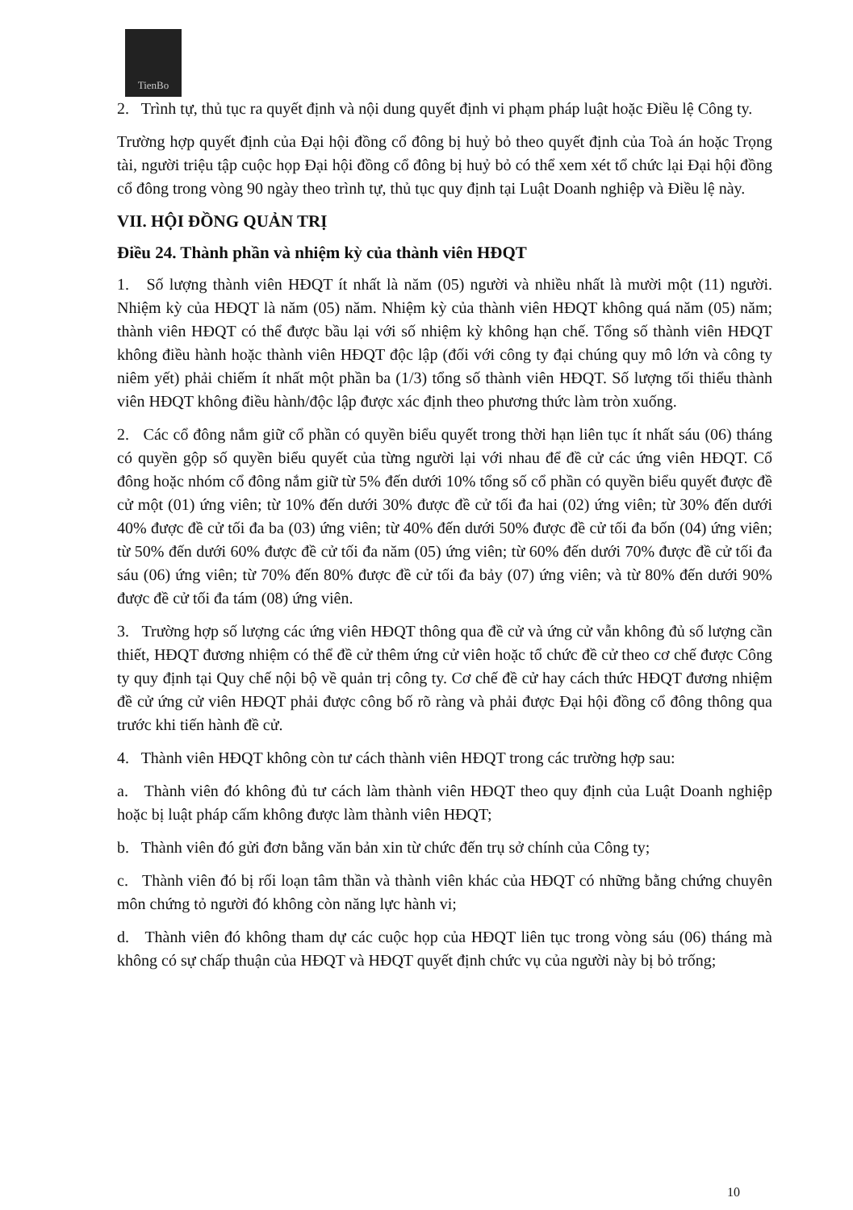TienBo
2. Trình tự, thủ tục ra quyết định và nội dung quyết định vi phạm pháp luật hoặc Điều lệ Công ty.
Trường hợp quyết định của Đại hội đồng cổ đông bị huỷ bỏ theo quyết định của Toà án hoặc Trọng tài, người triệu tập cuộc họp Đại hội đồng cổ đông bị huỷ bỏ có thể xem xét tổ chức lại Đại hội đồng cổ đông trong vòng 90 ngày theo trình tự, thủ tục quy định tại Luật Doanh nghiệp và Điều lệ này.
VII. HỘI ĐỒNG QUẢN TRỊ
Điều 24. Thành phần và nhiệm kỳ của thành viên HĐQT
1. Số lượng thành viên HĐQT ít nhất là năm (05) người và nhiều nhất là mười một (11) người. Nhiệm kỳ của HĐQT là năm (05) năm. Nhiệm kỳ của thành viên HĐQT không quá năm (05) năm; thành viên HĐQT có thể được bầu lại với số nhiệm kỳ không hạn chế. Tổng số thành viên HĐQT không điều hành hoặc thành viên HĐQT độc lập (đối với công ty đại chúng quy mô lớn và công ty niêm yết) phải chiếm ít nhất một phần ba (1/3) tổng số thành viên HĐQT. Số lượng tối thiểu thành viên HĐQT không điều hành/độc lập được xác định theo phương thức làm tròn xuống.
2. Các cổ đông nắm giữ cổ phần có quyền biểu quyết trong thời hạn liên tục ít nhất sáu (06) tháng có quyền gộp số quyền biểu quyết của từng người lại với nhau để đề cử các ứng viên HĐQT. Cổ đông hoặc nhóm cổ đông nắm giữ từ 5% đến dưới 10% tổng số cổ phần có quyền biểu quyết được đề cử một (01) ứng viên; từ 10% đến dưới 30% được đề cử tối đa hai (02) ứng viên; từ 30% đến dưới 40% được đề cử tối đa ba (03) ứng viên; từ 40% đến dưới 50% được đề cử tối đa bốn (04) ứng viên; từ 50% đến dưới 60% được đề cử tối đa năm (05) ứng viên; từ 60% đến dưới 70% được đề cử tối đa sáu (06) ứng viên; từ 70% đến 80% được đề cử tối đa bảy (07) ứng viên; và từ 80% đến dưới 90% được đề cử tối đa tám (08) ứng viên.
3. Trường hợp số lượng các ứng viên HĐQT thông qua đề cử và ứng cử vẫn không đủ số lượng cần thiết, HĐQT đương nhiệm có thể đề cử thêm ứng cử viên hoặc tổ chức đề cử theo cơ chế được Công ty quy định tại Quy chế nội bộ về quản trị công ty. Cơ chế đề cử hay cách thức HĐQT đương nhiệm đề cử ứng cử viên HĐQT phải được công bố rõ ràng và phải được Đại hội đồng cổ đông thông qua trước khi tiến hành đề cử.
4. Thành viên HĐQT không còn tư cách thành viên HĐQT trong các trường hợp sau:
a. Thành viên đó không đủ tư cách làm thành viên HĐQT theo quy định của Luật Doanh nghiệp hoặc bị luật pháp cấm không được làm thành viên HĐQT;
b. Thành viên đó gửi đơn bằng văn bản xin từ chức đến trụ sở chính của Công ty;
c. Thành viên đó bị rối loạn tâm thần và thành viên khác của HĐQT có những bằng chứng chuyên môn chứng tỏ người đó không còn năng lực hành vi;
d. Thành viên đó không tham dự các cuộc họp của HĐQT liên tục trong vòng sáu (06) tháng mà không có sự chấp thuận của HĐQT và HĐQT quyết định chức vụ của người này bị bỏ trống;
10